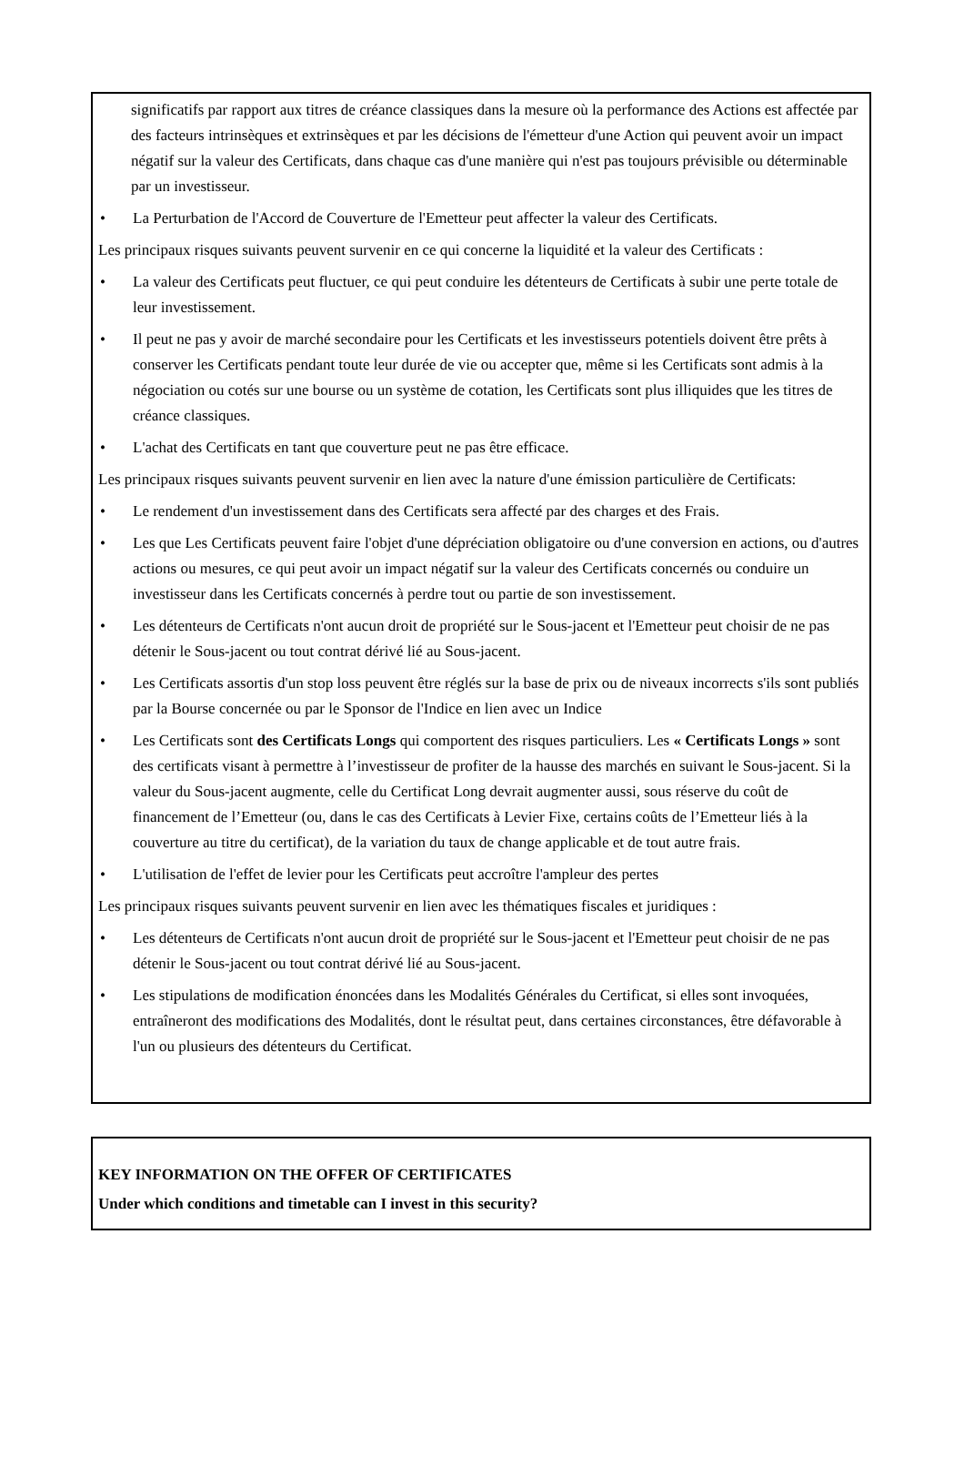significatifs par rapport aux titres de créance classiques dans la mesure où la performance des Actions est affectée par des facteurs intrinsèques et extrinsèques et par les décisions de l'émetteur d'une Action qui peuvent avoir un impact négatif sur la valeur des Certificats, dans chaque cas d'une manière qui n'est pas toujours prévisible ou déterminable par un investisseur.
• La Perturbation de l'Accord de Couverture de l'Emetteur peut affecter la valeur des Certificats.
Les principaux risques suivants peuvent survenir en ce qui concerne la liquidité et la valeur des Certificats :
• La valeur des Certificats peut fluctuer, ce qui peut conduire les détenteurs de Certificats à subir une perte totale de leur investissement.
• Il peut ne pas y avoir de marché secondaire pour les Certificats et les investisseurs potentiels doivent être prêts à conserver les Certificats pendant toute leur durée de vie ou accepter que, même si les Certificats sont admis à la négociation ou cotés sur une bourse ou un système de cotation, les Certificats sont plus illiquides que les titres de créance classiques.
• L'achat des Certificats en tant que couverture peut ne pas être efficace.
Les principaux risques suivants peuvent survenir en lien avec la nature d'une émission particulière de Certificats:
• Le rendement d'un investissement dans des Certificats sera affecté par des charges et des Frais.
• Les que Les Certificats peuvent faire l'objet d'une dépréciation obligatoire ou d'une conversion en actions, ou d'autres actions ou mesures, ce qui peut avoir un impact négatif sur la valeur des Certificats concernés ou conduire un investisseur dans les Certificats concernés à perdre tout ou partie de son investissement.
• Les détenteurs de Certificats n'ont aucun droit de propriété sur le Sous-jacent et l'Emetteur peut choisir de ne pas détenir le Sous-jacent ou tout contrat dérivé lié au Sous-jacent.
• Les Certificats assortis d'un stop loss peuvent être réglés sur la base de prix ou de niveaux incorrects s'ils sont publiés par la Bourse concernée ou par le Sponsor de l'Indice en lien avec un Indice
• Les Certificats sont des Certificats Longs qui comportent des risques particuliers. Les « Certificats Longs » sont des certificats visant à permettre à l’investisseur de profiter de la hausse des marchés en suivant le Sous-jacent. Si la valeur du Sous-jacent augmente, celle du Certificat Long devrait augmenter aussi, sous réserve du coût de financement de l’Emetteur (ou, dans le cas des Certificats à Levier Fixe, certains coûts de l’Emetteur liés à la couverture au titre du certificat), de la variation du taux de change applicable et de tout autre frais.
• L'utilisation de l'effet de levier pour les Certificats peut accroître l'ampleur des pertes
Les principaux risques suivants peuvent survenir en lien avec les thématiques fiscales et juridiques :
• Les détenteurs de Certificats n'ont aucun droit de propriété sur le Sous-jacent et l'Emetteur peut choisir de ne pas détenir le Sous-jacent ou tout contrat dérivé lié au Sous-jacent.
• Les stipulations de modification énoncées dans les Modalités Générales du Certificat, si elles sont invoquées, entraîneront des modifications des Modalités, dont le résultat peut, dans certaines circonstances, être défavorable à l'un ou plusieurs des détenteurs du Certificat.
KEY INFORMATION ON THE OFFER OF CERTIFICATES
Under which conditions and timetable can I invest in this security?